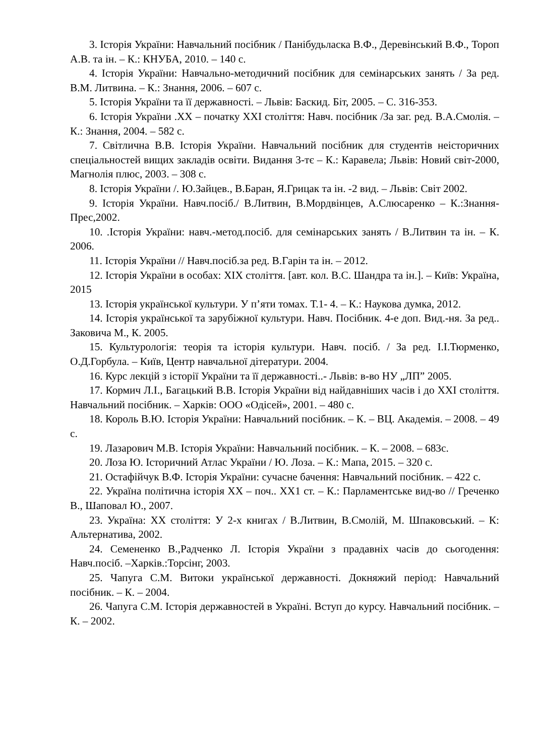3. Історія України: Навчальний посібник / Панібудьласка В.Ф., Деревінський В.Ф., Тороп А.В. та ін. – К.: КНУБА, 2010. – 140 с.
4. Історія України: Навчально-методичний посібник для семінарських занять / За ред. В.М. Литвина. – К.: Знання, 2006. – 607 с.
5. Історія України та її державності. – Львів: Баскид. Біт, 2005. – С. 316-353.
6. Історія України .ХХ – початку ХХІ століття: Навч. посібник /За заг. ред. В.А.Смолія. – К.: Знання, 2004. – 582 с.
7. Світлична В.В. Історія України. Навчальний посібник для студентів неісторичних спеціальностей вищих закладів освіти. Видання 3-тє – К.: Каравела; Львів: Новий світ-2000, Магнолія плюс, 2003. – 308 с.
8. Історія України /. Ю.Зайцев., В.Баран, Я.Грицак та ін. -2 вид. – Львів: Світ 2002.
9. Історія України. Навч.посіб./ В.Литвин, В.Мордвінцев, А.Слюсаренко – К.:Знання- Прес,2002.
10. .Історія України: навч.-метод.посіб. для семінарських занять / В.Литвин та ін. – К. 2006.
11. Історія України // Навч.посіб.за ред. В.Гарін та ін. – 2012.
12. Історія України в особах: ХІХ століття. [авт. кол. В.С. Шандра та ін.]. – Київ: Україна, 2015
13. Історія української культури. У п’яти томах. Т.1- 4. – К.: Наукова думка, 2012.
14. Історія української та зарубіжної культури. Навч. Посібник. 4-е доп. Вид.-ня. За ред.. Заковича М., К. 2005.
15. Культурологія: теорія та історія культури. Навч. посіб. / За ред. І.І.Тюрменко, О.Д.Горбула. – Київ, Центр навчальної дітератури. 2004.
16. Курс лекцій з історії України та її державності..- Львів: в-во НУ „ЛП” 2005.
17. Кормич Л.І., Багацький В.В. Історія України від найдавніших часів і до ХХІ століття. Навчальний посібник. – Харків: ООО «Одісей», 2001. – 480 с.
18. Король В.Ю. Історія України: Навчальний посібник. – К. – ВЦ. Академія. – 2008. – 49 с.
19. Лазарович М.В. Історія України: Навчальний посібник. – К. – 2008. – 683с.
20. Лоза Ю. Історичний Атлас України / Ю. Лоза. – К.: Мапа, 2015. – 320 с.
21. Остафійчук В.Ф. Історія України: сучасне бачення: Навчальний посібник. – 422 с.
22. Україна політична історія ХХ – поч.. ХХ1 ст. – К.: Парламентське вид-во // Греченко В., Шаповал Ю., 2007.
23. Україна: ХХ століття: У 2-х книгах / В.Литвин, В.Смолій, М. Шпаковський. – К: Альтернатива, 2002.
24. Семененко В.,Радченко Л. Історія України з прадавніх часів до сьогодення: Навч.посіб. –Харків.:Торсінг, 2003.
25. Чапуга С.М. Витоки української державності. Докняжий період: Навчальний посібник. – К. – 2004.
26. Чапуга С.М. Історія державностей в Україні. Вступ до курсу. Навчальний посібник. – К. – 2002.